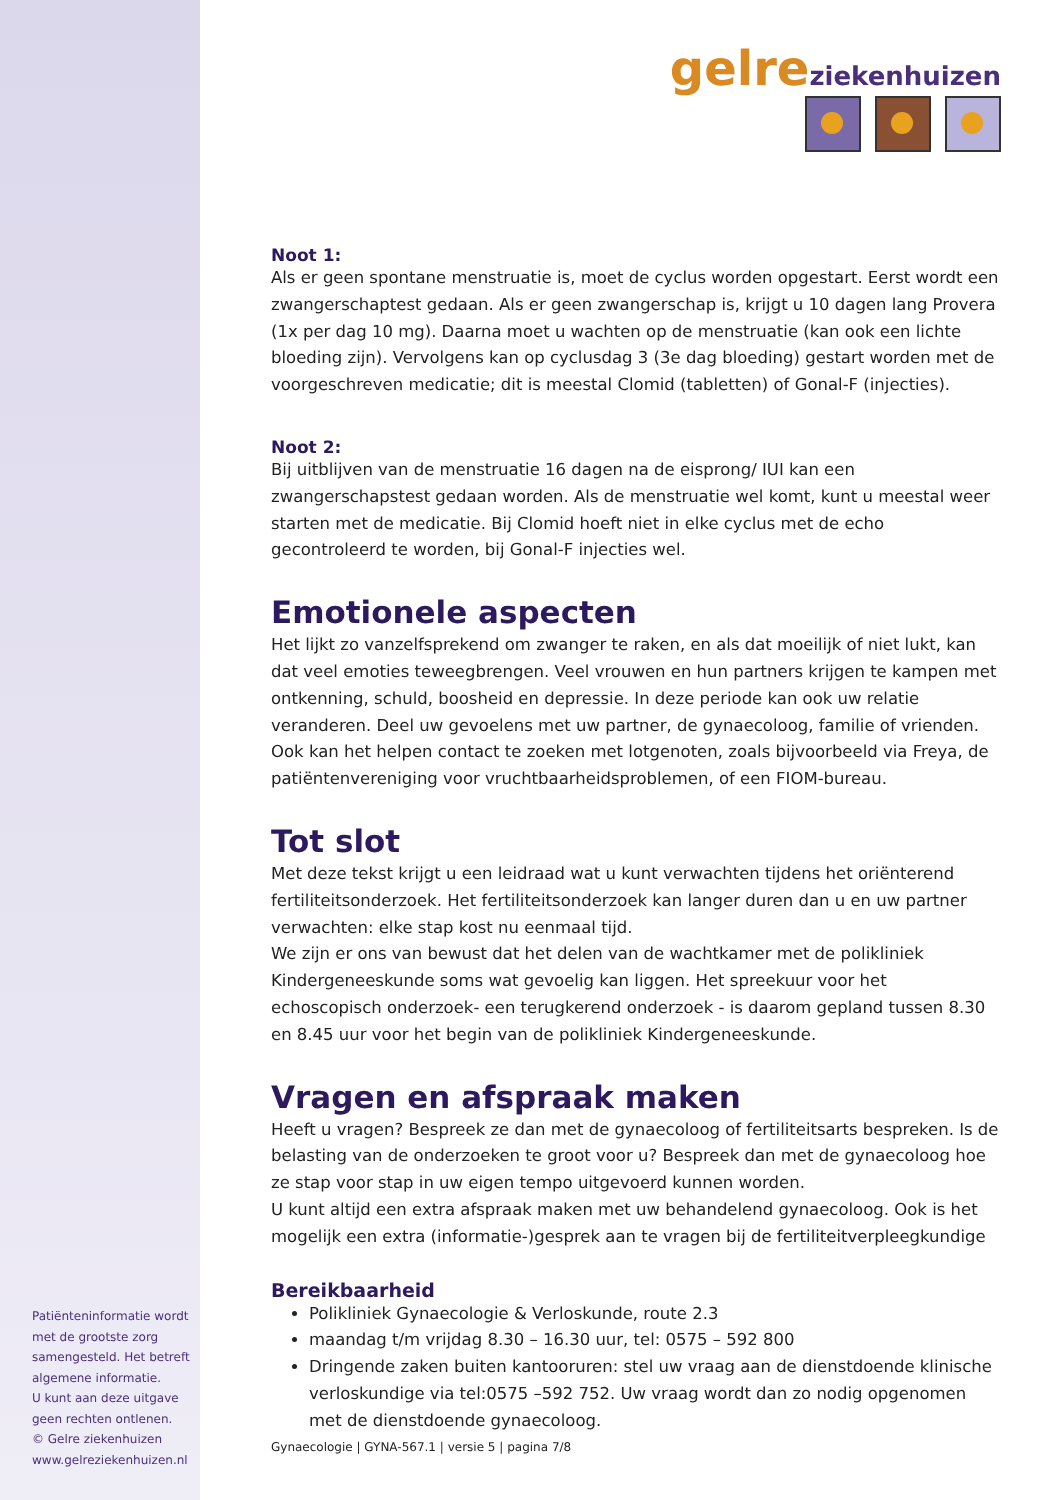gelre ziekenhuizen
Noot 1:
Als er geen spontane menstruatie is, moet de cyclus worden opgestart. Eerst wordt een zwangerschaptest gedaan. Als er geen zwangerschap is, krijgt u 10 dagen lang Provera (1x per dag 10 mg). Daarna moet u wachten op de menstruatie (kan ook een lichte bloeding zijn). Vervolgens kan op cyclusdag 3 (3e dag bloeding) gestart worden met de voorgeschreven medicatie; dit is meestal Clomid (tabletten) of Gonal-F (injecties).
Noot 2:
Bij uitblijven van de menstruatie 16 dagen na de eisprong/ IUI kan een zwangerschapstest gedaan worden. Als de menstruatie wel komt, kunt u meestal weer starten met de medicatie. Bij Clomid hoeft niet in elke cyclus met de echo gecontroleerd te worden, bij Gonal-F injecties wel.
Emotionele aspecten
Het lijkt zo vanzelfsprekend om zwanger te raken, en als dat moeilijk of niet lukt, kan dat veel emoties teweegbrengen. Veel vrouwen en hun partners krijgen te kampen met ontkenning, schuld, boosheid en depressie. In deze periode kan ook uw relatie veranderen. Deel uw gevoelens met uw partner, de gynaecoloog, familie of vrienden. Ook kan het helpen contact te zoeken met lotgenoten, zoals bijvoorbeeld via Freya, de patiëntenvereniging voor vruchtbaarheidsproblemen, of een FIOM-bureau.
Tot slot
Met deze tekst krijgt u een leidraad wat u kunt verwachten tijdens het oriënterend fertiliteitsonderzoek. Het fertiliteitsonderzoek kan langer duren dan u en uw partner verwachten: elke stap kost nu eenmaal tijd.
We zijn er ons van bewust dat het delen van de wachtkamer met de polikliniek Kindergeneeskunde soms wat gevoelig kan liggen. Het spreekuur voor het echoscopisch onderzoek- een terugkerend onderzoek - is daarom gepland tussen 8.30 en 8.45 uur voor het begin van de polikliniek Kindergeneeskunde.
Vragen en afspraak maken
Heeft u vragen? Bespreek ze dan met de gynaecoloog of fertiliteitsarts bespreken. Is de belasting van de onderzoeken te groot voor u? Bespreek dan met de gynaecoloog hoe ze stap voor stap in uw eigen tempo uitgevoerd kunnen worden.
U kunt altijd een extra afspraak maken met uw behandelend gynaecoloog. Ook is het mogelijk een extra (informatie-)gesprek aan te vragen bij de fertiliteitverpleegkundige
Bereikbaarheid
Polikliniek Gynaecologie & Verloskunde, route 2.3
maandag t/m vrijdag 8.30 – 16.30 uur, tel: 0575 – 592 800
Dringende zaken buiten kantooruren: stel uw vraag aan de dienstdoende klinische verloskundige via tel:0575 –592 752. Uw vraag wordt dan zo nodig opgenomen met de dienstdoende gynaecoloog.
Gynaecologie | GYNA-567.1 | versie 5 | pagina 7/8
Patiënteninformatie wordt met de grootste zorg samengesteld. Het betreft algemene informatie.
U kunt aan deze uitgave geen rechten ontlenen.
© Gelre ziekenhuizen
www.gelreziekenhuizen.nl